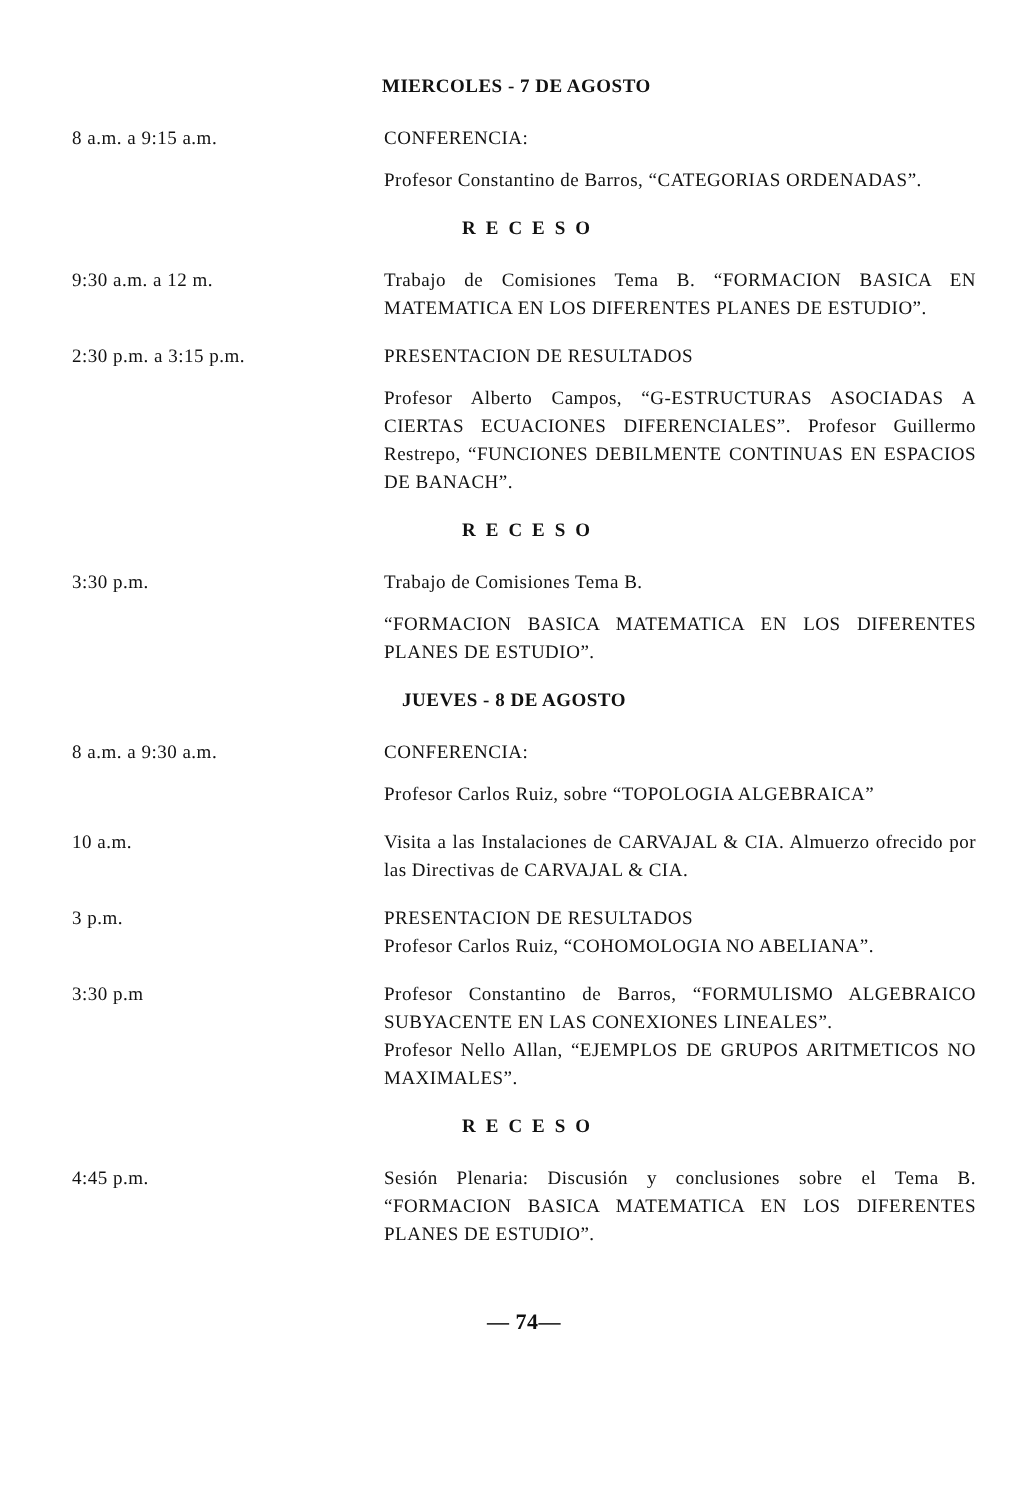MIERCOLES - 7 DE AGOSTO
8 a.m. a 9:15 a.m. CONFERENCIA:
Profesor Constantino de Barros, “CATEGORIAS ORDENADAS”.
RECESO
9:30 a.m. a 12 m. Trabajo de Comisiones Tema B. “FORMACION BASICA EN MATEMATICA EN LOS DIFERENTES PLANES DE ESTUDIO”.
2:30 p.m. a 3:15 p.m. PRESENTACION DE RESULTADOS
Profesor Alberto Campos, “G-ESTRUCTURAS ASOCIADAS A CIERTAS ECUACIONES DIFERENCIALES”. Profesor Guillermo Restrepo, “FUNCIONES DEBILMENTE CONTINUAS EN ESPACIOS DE BANACH”.
RECESO
3:30 p.m. Trabajo de Comisiones Tema B.
“FORMACION BASICA MATEMATICA EN LOS DIFERENTES PLANES DE ESTUDIO”.
JUEVES - 8 DE AGOSTO
8 a.m. a 9:30 a.m. CONFERENCIA:
Profesor Carlos Ruiz, sobre “TOPOLOGIA ALGEBRAICA”
10 a.m. Visita a las Instalaciones de CARVAJAL & CIA. Almuerzo ofrecido por las Directivas de CARVAJAL & CIA.
3 p.m. PRESENTACION DE RESULTADOS
Profesor Carlos Ruiz, “COHOMOLOGIA NO ABELIANA”.
3:30 p.m Profesor Constantino de Barros, “FORMULISMO ALGEBRAICO SUBYACENTE EN LAS CONEXIONES LINEALES”.
Profesor Nello Allan, “EJEMPLOS DE GRUPOS ARITMETICOS NO MAXIMALES”.
RECESO
4:45 p.m. Sesión Plenaria: Discusión y conclusiones sobre el Tema B. “FORMACION BASICA MATEMATICA EN LOS DIFERENTES PLANES DE ESTUDIO”.
— 74—